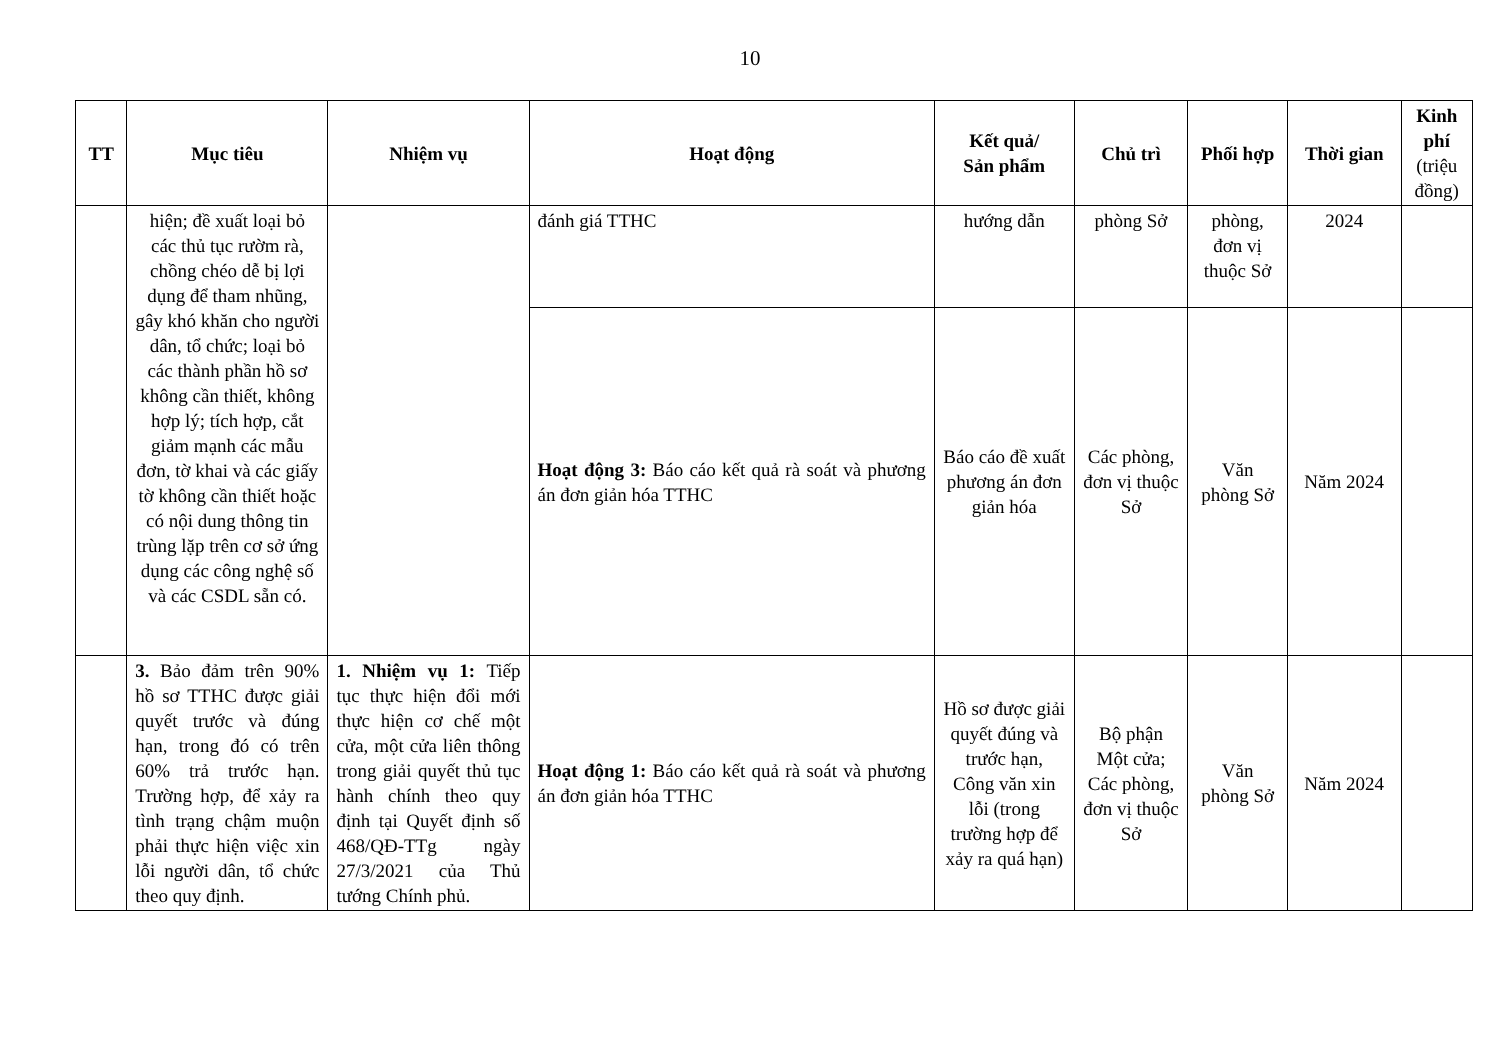10
| TT | Mục tiêu | Nhiệm vụ | Hoạt động | Kết quả/ Sản phẩm | Chủ trì | Phối hợp | Thời gian | Kinh phí (triệu đồng) |
| --- | --- | --- | --- | --- | --- | --- | --- | --- |
| | hiện; đề xuất loại bỏ các thủ tục rườm rà, chồng chéo dễ bị lợi dụng để tham nhũng, gây khó khăn cho người dân, tổ chức; loại bỏ các thành phần hồ sơ không cần thiết, không hợp lý; tích hợp, cắt giảm mạnh các mẫu đơn, tờ khai và các giấy tờ không cần thiết hoặc có nội dung thông tin trùng lặp trên cơ sở ứng dụng các công nghệ số và các CSDL sẵn có. | | đánh giá TTHC | hướng dẫn | phòng Sở | phòng, đơn vị thuộc Sở | 2024 | |
| | | | Hoạt động 3: Báo cáo kết quả rà soát và phương án đơn giản hóa TTHC | Báo cáo đề xuất phương án đơn giản hóa | Các phòng, đơn vị thuộc Sở | Văn phòng Sở | Năm 2024 | |
| | 3. Bảo đảm trên 90% hồ sơ TTHC được giải quyết trước và đúng hạn, trong đó có trên 60% trả trước hạn. Trường hợp, để xảy ra tình trạng chậm muộn phải thực hiện việc xin lỗi người dân, tổ chức theo quy định. | 1. Nhiệm vụ 1: Tiếp tục thực hiện đổi mới thực hiện cơ chế một cửa, một cửa liên thông trong giải quyết thủ tục hành chính theo quy định tại Quyết định số 468/QĐ-TTg ngày 27/3/2021 của Thủ tướng Chính phủ. | Hoạt động 1: Báo cáo kết quả rà soát và phương án đơn giản hóa TTHC | Hồ sơ được giải quyết đúng và trước hạn, Công văn xin lỗi (trong trường hợp để xảy ra quá hạn) | Bộ phận Một cửa; Các phòng, đơn vị thuộc Sở | Văn phòng Sở | Năm 2024 | |